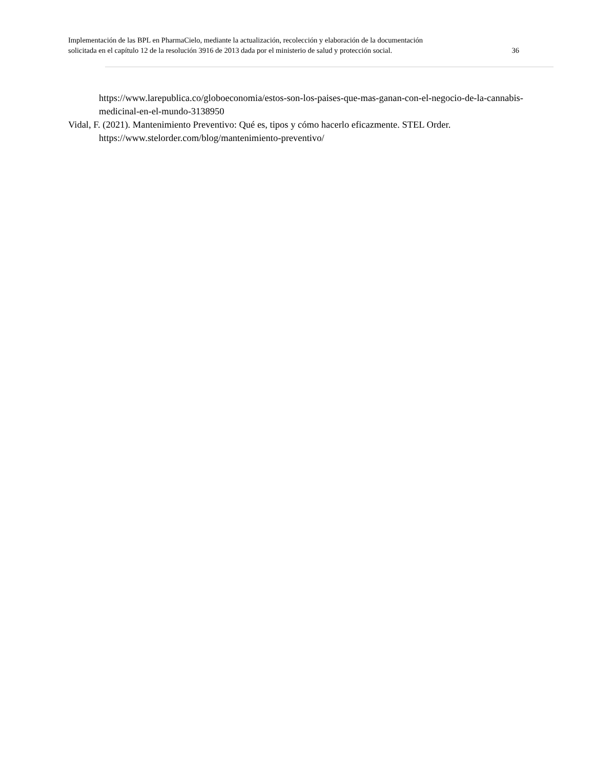Implementación de las BPL en PharmaCielo, mediante la actualización, recolección y elaboración de la documentación
solicitada en el capítulo 12 de la resolución 3916 de 2013 dada por el ministerio de salud y protección social. 36
https://www.larepublica.co/globoeconomia/estos-son-los-paises-que-mas-ganan-con-el-negocio-de-la-cannabis-medicinal-en-el-mundo-3138950
Vidal, F. (2021). Mantenimiento Preventivo: Qué es, tipos y cómo hacerlo eficazmente. STEL Order. https://www.stelorder.com/blog/mantenimiento-preventivo/